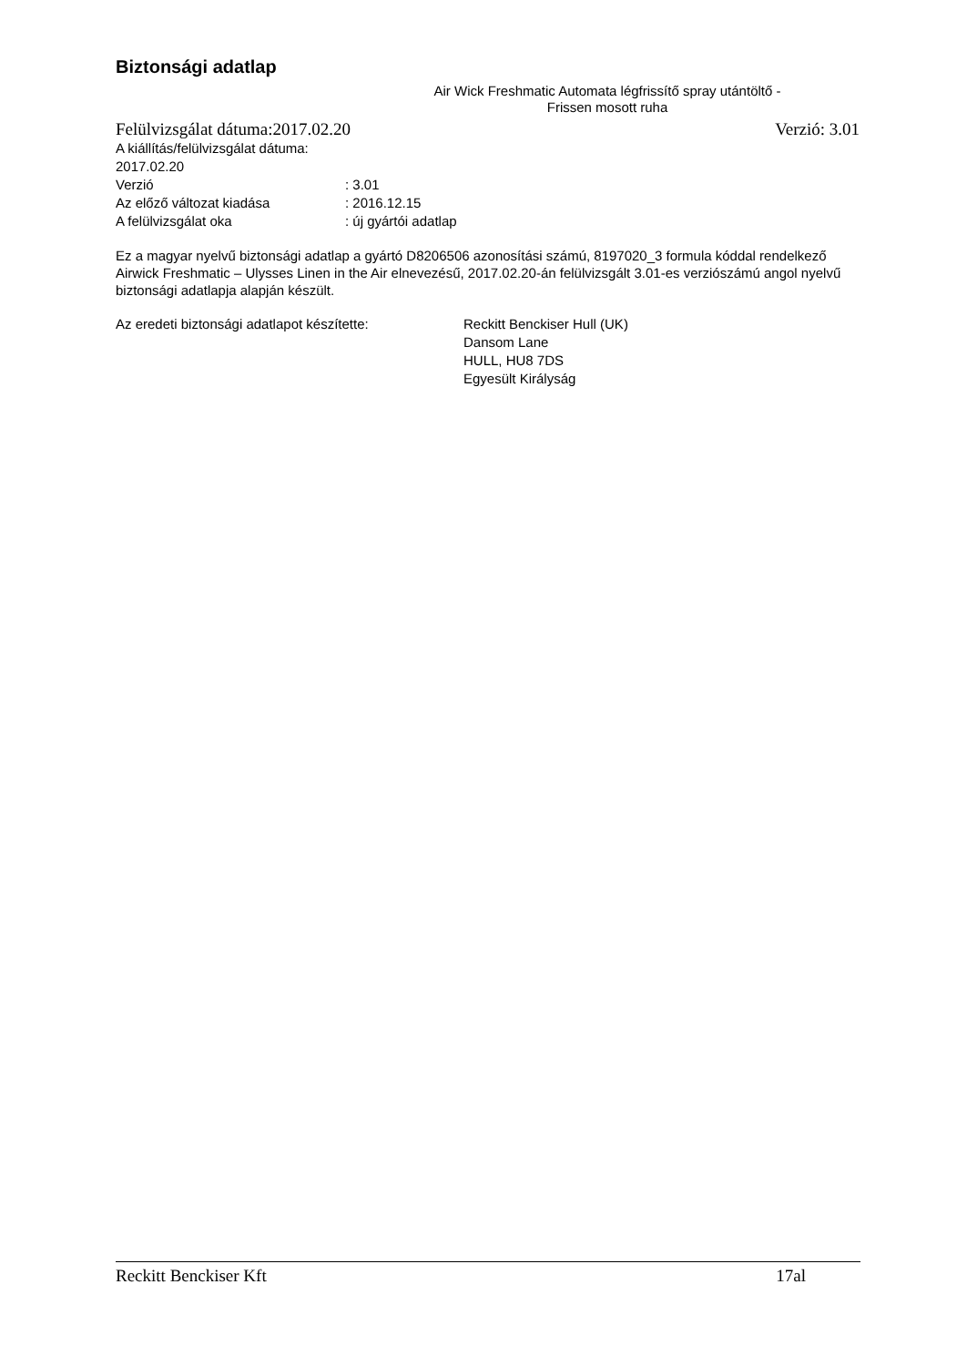Biztonsági adatlap
Air Wick Freshmatic Automata légfrissítő spray utántöltő -
Frissen mosott ruha
Felülvizsgálat dátuma:2017.02.20 Verzió: 3.01
A kiállítás/felülvizsgálat dátuma: 2017.02.20
Verzió: 3.01
Az előző változat kiadása: 2016.12.15
A felülvizsgálat oka: új gyártói adatlap
Ez a magyar nyelvű biztonsági adatlap a gyártó D8206506 azonosítási számú, 8197020_3 formula kóddal rendelkező Airwick Freshmatic – Ulysses Linen in the Air elnevezésű, 2017.02.20-án felülvizsgált 3.01-es verziószámú angol nyelvű biztonsági adatlapja alapján készült.
Az eredeti biztonsági adatlapot készítette:
Reckitt Benckiser Hull (UK)
Dansom Lane
HULL, HU8 7DS
Egyesült Királyság
Reckitt Benckiser Kft 17al